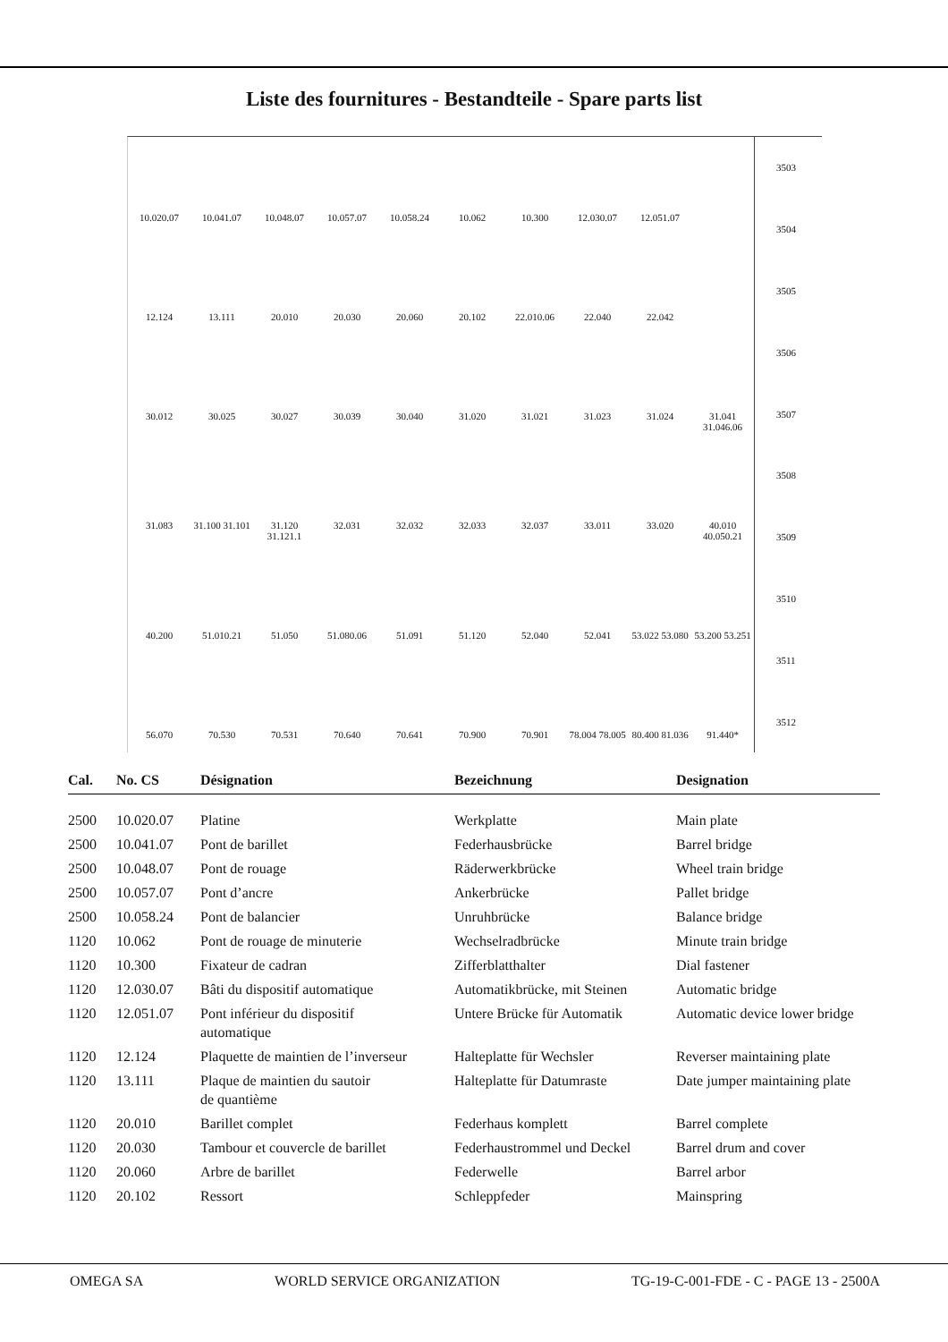Liste des fournitures - Bestandteile - Spare parts list
10.020.07 10.041.07 10.048.07 10.057.07 10.058.24 10.062 10.300 12.030.07 12.051.07 12.124 13.111 20.010 20.030 20.060 20.102 22.010.06 22.040 22.042 30.012 30.025 30.027 30.039 30.040 31.020 31.021 31.023 31.024 31.041 31.046.06 31.083 31.100 31.101 31.120 31.121.1 32.031 32.032 32.033 32.037 33.011 33.020 40.010 40.050.21 40.200 51.010.21 51.050 51.080.06 51.091 51.120 52.040 52.041 53.022 53.080 53.200 53.251 56.070 70.530 70.531 70.640 70.641 70.900 70.901 78.004 78.005 80.400 81.036 91.440*
3503
3504
3505
3506
3507
3508
3509
3510
3511
3512
| Cal. | No. CS | Désignation | Bezeichnung | Designation |
| --- | --- | --- | --- | --- |
| 2500 | 10.020.07 | Platine | Werkplatte | Main plate |
| 2500 | 10.041.07 | Pont de barillet | Federhausbrücke | Barrel bridge |
| 2500 | 10.048.07 | Pont de rouage | Räderwerkbrücke | Wheel train bridge |
| 2500 | 10.057.07 | Pont d’ancre | Ankerbrücke | Pallet bridge |
| 2500 | 10.058.24 | Pont de balancier | Unruhbrücke | Balance bridge |
| 1120 | 10.062 | Pont de rouage de minuterie | Wechselradbrücke | Minute train bridge |
| 1120 | 10.300 | Fixateur de cadran | Zifferblatthalter | Dial fastener |
| 1120 | 12.030.07 | Bâti du dispositif automatique | Automatikbrücke, mit Steinen | Automatic bridge |
| 1120 | 12.051.07 | Pont inférieur du dispositif automatique | Untere Brücke für Automatik | Automatic device lower bridge |
| 1120 | 12.124 | Plaquette de maintien de l’inverseur | Halteplatte für Wechsler | Reverser maintaining plate |
| 1120 | 13.111 | Plaque de maintien du sautoir de quantième | Halteplatte für Datumraste | Date jumper maintaining plate |
| 1120 | 20.010 | Barillet complet | Federhaus komplett | Barrel complete |
| 1120 | 20.030 | Tambour et couvercle de barillet | Federhaustrommel und Deckel | Barrel drum and cover |
| 1120 | 20.060 | Arbre de barillet | Federwelle | Barrel arbor |
| 1120 | 20.102 | Ressort | Schleppfeder | Mainspring |
OMEGA SA WORLD SERVICE ORGANIZATION TG-19-C-001-FDE - C - PAGE 13 - 2500A